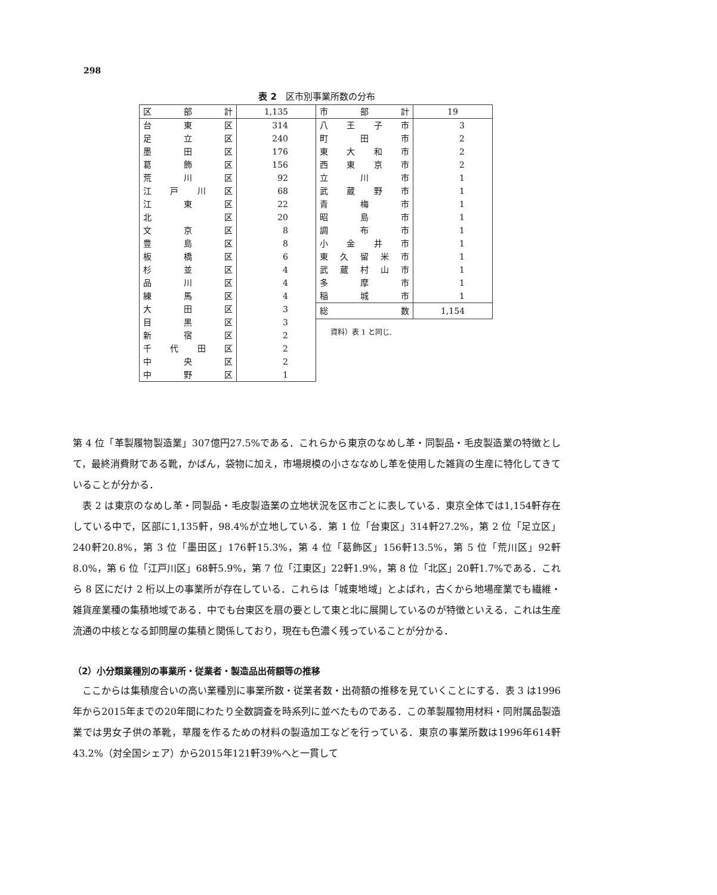298
表 2　区市別事業所数の分布
| 区 部 計 | 1,135 |
| 台東区 | 314 |
| 足立区 | 240 |
| 墨田区 | 176 |
| 葛飾区 | 156 |
| 荒川区 | 92 |
| 江戸川区 | 68 |
| 江東区 | 22 |
| 北 区 | 20 |
| 文京区 | 8 |
| 豊島区 | 8 |
| 板橋区 | 6 |
| 杉並区 | 4 |
| 品川区 | 4 |
| 練馬区 | 4 |
| 大田区 | 3 |
| 目黒区 | 3 |
| 新宿区 | 2 |
| 千代田区 | 2 |
| 中央区 | 2 |
| 中野区 | 1 |
| 市 部 計 | 19 |
| 八王子市 | 3 |
| 町 田 市 | 2 |
| 東大和市 | 2 |
| 西東京市 | 2 |
| 立 川 市 | 1 |
| 武蔵野市 | 1 |
| 青 梅 市 | 1 |
| 昭 島 市 | 1 |
| 調 布 市 | 1 |
| 小金井市 | 1 |
| 東久留米市 | 1 |
| 武蔵村山市 | 1 |
| 多 摩 市 | 1 |
| 稲 城 市 | 1 |
| 総 数 | 1,154 |
資料）表 1 と同じ.
第 4 位「革製履物製造業」307億円27.5%である．これらから東京のなめし革・同製品・毛皮製造業の特徴として，最終消費財である靴，かばん，袋物に加え，市場規模の小さななめし革を使用した雑貨の生産に特化してきていることが分かる．
表 2 は東京のなめし革・同製品・毛皮製造業の立地状況を区市ごとに表している．東京全体では1,154軒存在している中で，区部に1,135軒，98.4%が立地している．第 1 位「台東区」314軒27.2%，第 2 位「足立区」240軒20.8%，第 3 位「墨田区」176軒15.3%，第 4 位「葛飾区」156軒13.5%，第 5 位「荒川区」92軒8.0%，第 6 位「江戸川区」68軒5.9%，第 7 位「江東区」22軒1.9%，第 8 位「北区」20軒1.7%である．これら 8 区にだけ 2 桁以上の事業所が存在している．これらは「城東地域」とよばれ，古くから地場産業でも繊維・雑貨産業種の集積地域である．中でも台東区を扇の要として東と北に展開しているのが特徴といえる．これは生産流通の中核となる卸問屋の集積と関係しており，現在も色濃く残っていることが分かる．
（2）小分類業種別の事業所・従業者・製造品出荷額等の推移
ここからは集積度合いの高い業種別に事業所数・従業者数・出荷額の推移を見ていくことにする．表 3 は1996年から2015年までの20年間にわたり全数調査を時系列に並べたものである．この革製履物用材料・同附属品製造業では男女子供の革靴，草履を作るための材料の製造加工などを行っている．東京の事業所数は1996年614軒43.2%（対全国シェア）から2015年121軒39%へと一貫して